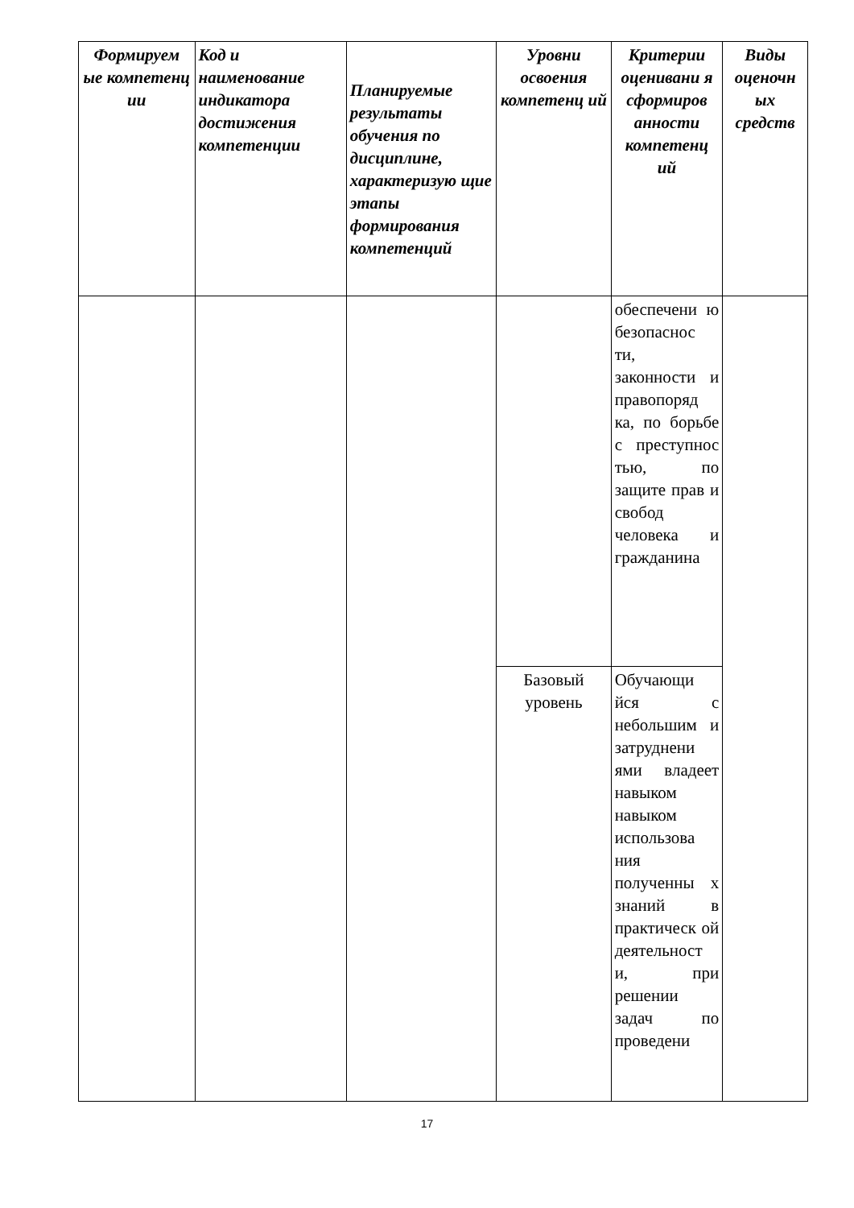| Формируем ые компетенц ии | Код и наименование индикатора достижения компетенции | Планируемые результаты обучения по дисциплине, характеризую щие этапы формирования компетенций | Уровни освоения компетенц ий | Критерии оценивани я сформиров анности компетенц ий | Виды оценочн ых средств |
| --- | --- | --- | --- | --- | --- |
| | | | | обеспечени ю безопаснос ти, законности и правопоряд ка, по борьбе с преступнос тью, по защите прав и свобод человека и гражданина | |
| | | | Базовый уровень | Обучающи йся с небольшим и затруднени ями владеет навыком навыком использова ния полученны х знаний в практическ ой деятельност и, при решении задач по проведени | |
17